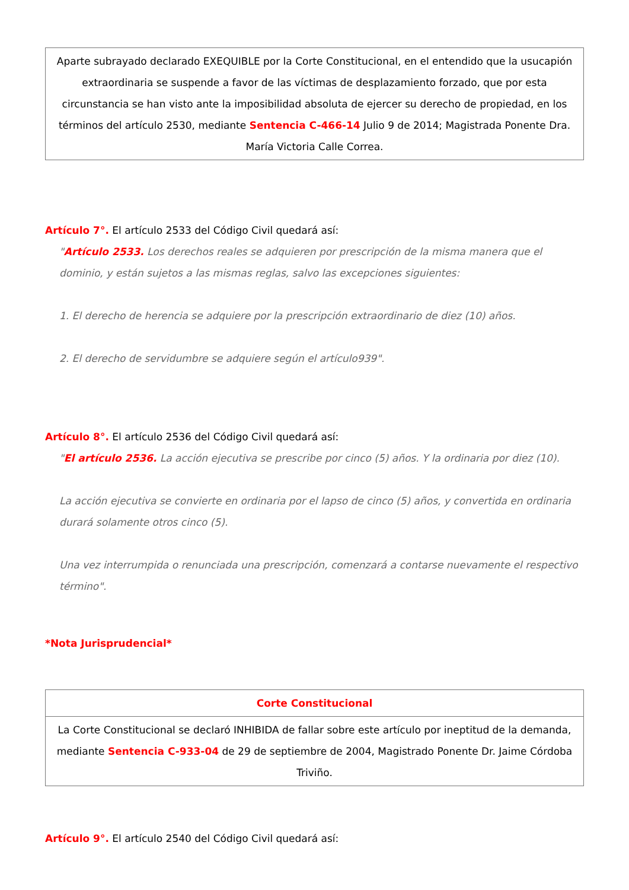Aparte subrayado declarado EXEQUIBLE por la Corte Constitucional, en el entendido que la usucapión extraordinaria se suspende a favor de las víctimas de desplazamiento forzado, que por esta circunstancia se han visto ante la imposibilidad absoluta de ejercer su derecho de propiedad, en los términos del artículo 2530, mediante Sentencia C-466-14 Julio 9 de 2014; Magistrada Ponente Dra. María Victoria Calle Correa.
Artículo 7°. El artículo 2533 del Código Civil quedará así:
"Artículo 2533. Los derechos reales se adquieren por prescripción de la misma manera que el dominio, y están sujetos a las mismas reglas, salvo las excepciones siguientes:
1. El derecho de herencia se adquiere por la prescripción extraordinario de diez (10) años.
2. El derecho de servidumbre se adquiere según el artículo939".
Artículo 8°. El artículo 2536 del Código Civil quedará así:
"El artículo 2536. La acción ejecutiva se prescribe por cinco (5) años. Y la ordinaria por diez (10).
La acción ejecutiva se convierte en ordinaria por el lapso de cinco (5) años, y convertida en ordinaria durará solamente otros cinco (5).
Una vez interrumpida o renunciada una prescripción, comenzará a contarse nuevamente el respectivo término".
*Nota Jurisprudencial*
| Corte Constitucional |
| --- |
| La Corte Constitucional se declaró INHIBIDA de fallar sobre este artículo por ineptitud de la demanda, mediante Sentencia C-933-04 de 29 de septiembre de 2004, Magistrado Ponente Dr. Jaime Córdoba Triviño. |
Artículo 9°. El artículo 2540 del Código Civil quedará así: